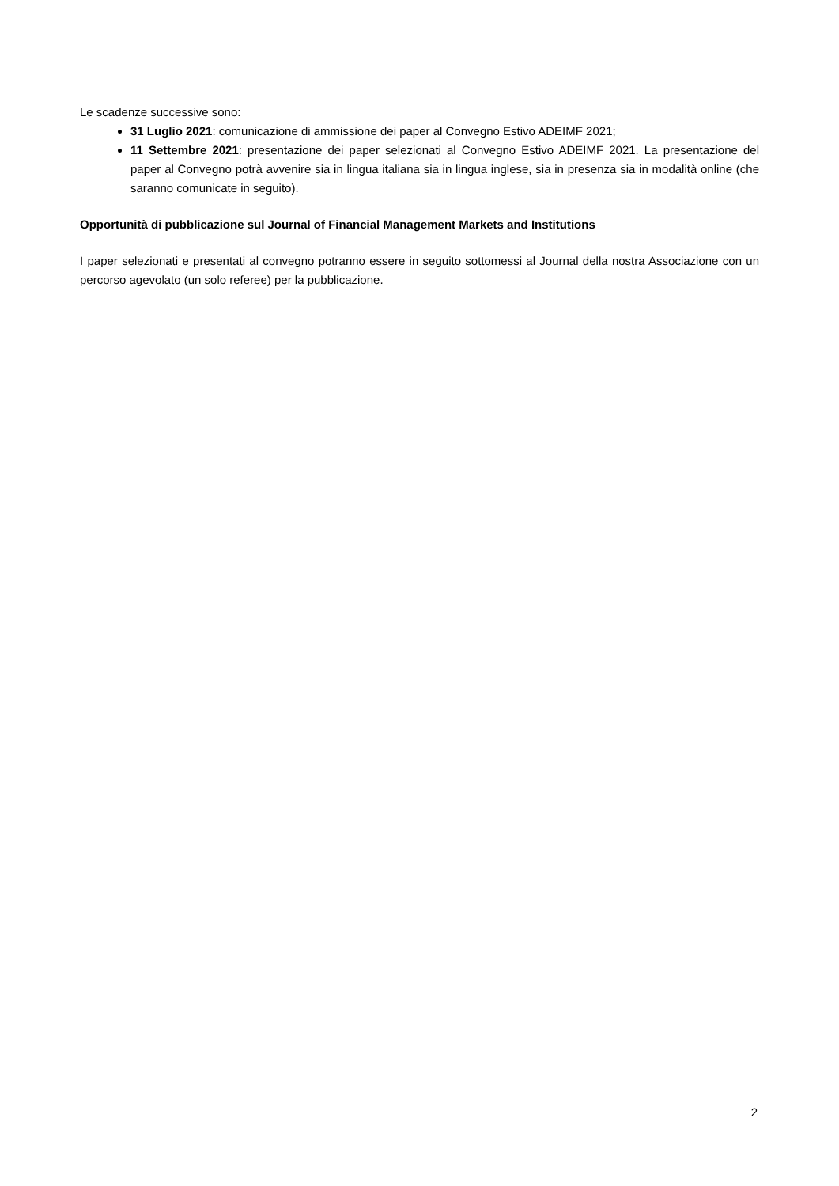Le scadenze successive sono:
31 Luglio 2021: comunicazione di ammissione dei paper al Convegno Estivo ADEIMF 2021;
11 Settembre 2021: presentazione dei paper selezionati al Convegno Estivo ADEIMF 2021. La presentazione del paper al Convegno potrà avvenire sia in lingua italiana sia in lingua inglese, sia in presenza sia in modalità online (che saranno comunicate in seguito).
Opportunità di pubblicazione sul Journal of Financial Management Markets and Institutions
I paper selezionati e presentati al convegno potranno essere in seguito sottomessi al Journal della nostra Associazione con un percorso agevolato (un solo referee) per la pubblicazione.
2